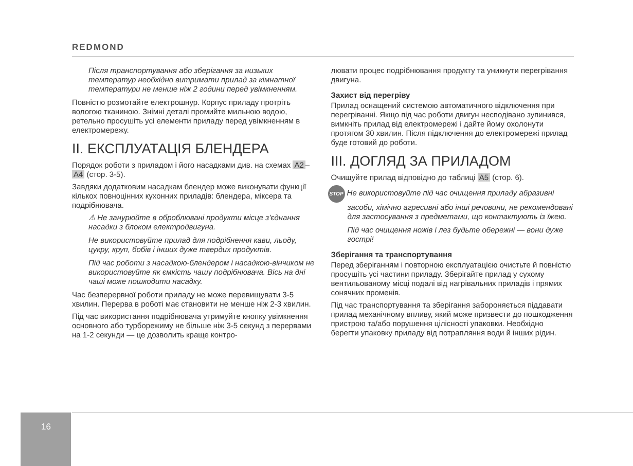REDMOND
Після транспортування або зберігання за низьких температур необхідно витримати прилад за кімнатної температури не менше ніж 2 години перед увімкненням.
Повністю розмотайте електрошнур. Корпус приладу протріть вологою тканиною. Знімні деталі промийте мильною водою, ретельно просушіть усі елементи приладу перед увімкненням в електромережу.
II. ЕКСПЛУАТАЦІЯ БЛЕНДЕРА
Порядок роботи з приладом і його насадками див. на схемах A2 – A4 (стор. 3-5).
Завдяки додатковим насадкам блендер може виконувати функції кількох повноцінних кухонних приладів: блендера, міксера та подрібнювача.
⚠ Не занурюйте в оброблювані продукти місце з'єднання насадки з блоком електродвигуна.
Не використовуйте прилад для подрібнення кави, льоду, цукру, круп, бобів і інших дуже твердих продуктів.
Під час роботи з насадкою-блендером і насадкою-вінчиком не використовуйте як ємкість чашу подрібнювача. Вісь на дні чаші може пошкодити насадку.
Час безперервної роботи приладу не може перевищувати 3-5 хвилин. Перерва в роботі має становити не менше ніж 2-3 хвилин.
Під час використання подрібнювача утримуйте кнопку увімкнення основного або турборежиму не більше ніж 3-5 секунд з перервами на 1-2 секунди — це дозволить краще контро-
лювати процес подрібнювання продукту та уникнути перегрівання двигуна.
Захист від перегріву
Прилад оснащений системою автоматичного відключення при перегріванні. Якщо під час роботи двигун несподівано зупинився, вимкніть прилад від електромережі і дайте йому охолонути протягом 30 хвилин. Після підключення до електромережі прилад буде готовий до роботи.
III. ДОГЛЯД ЗА ПРИЛАДОМ
Очищуйте прилад відповідно до таблиці A5 (стор. 6).
STOP Не використовуйте під час очищення приладу абразивні засоби, хімічно агресивні або інші речовини, не рекомендовані для застосування з предметами, що контактують із їжею.
Під час очищення ножів і лез будьте обережні — вони дуже гострі!
Зберігання та транспортування
Перед зберіганням і повторною експлуатацією очистьте й повністю просушіть усі частини приладу. Зберігайте прилад у сухому вентильованому місці подалі від нагрівальних приладів і прямих сонячних променів.
Під час транспортування та зберігання забороняється піддавати прилад механічному впливу, який може призвести до пошкодження пристрою та/або порушення цілісності упаковки. Необхідно берегти упаковку приладу від потрапляння води й інших рідин.
16